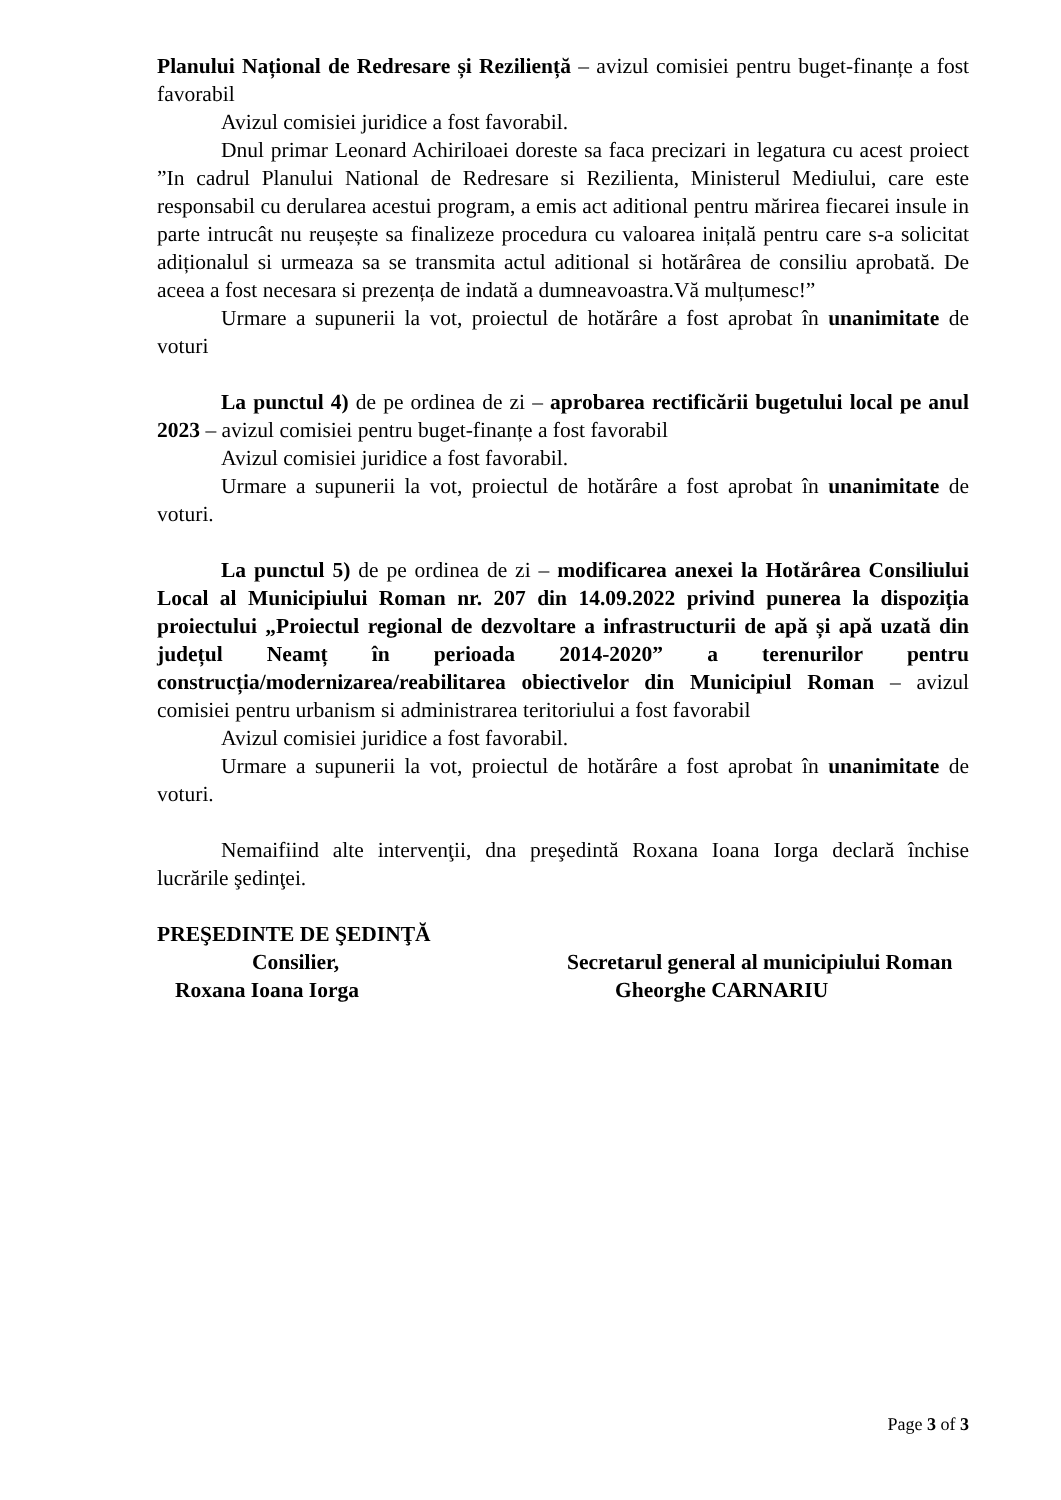Planului Național de Redresare și Reziliență – avizul comisiei pentru buget-finanțe a fost favorabil
Avizul comisiei juridice a fost favorabil.
Dnul primar Leonard Achiriloaei doreste sa faca precizari in legatura cu acest proiect ”In cadrul Planului National de Redresare si Rezilienta, Ministerul Mediului, care este responsabil cu derularea acestui program, a emis act aditional pentru mărirea fiecarei insule in parte intrucât nu reușește sa finalizeze procedura cu valoarea inițală pentru care s-a solicitat adiționalul si urmeaza sa se transmita actul aditional si hotărârea de consiliu aprobată. De aceea a fost necesara si prezența de indată a dumneavoastra.Vă mulțumesc!”
Urmare a supunerii la vot, proiectul de hotărâre a fost aprobat în unanimitate de voturi
La punctul 4) de pe ordinea de zi – aprobarea rectificării bugetului local pe anul 2023 – avizul comisiei pentru buget-finanțe a fost favorabil
Avizul comisiei juridice a fost favorabil.
Urmare a supunerii la vot, proiectul de hotărâre a fost aprobat în unanimitate de voturi.
La punctul 5) de pe ordinea de zi – modificarea anexei la Hotărârea Consiliului Local al Municipiului Roman nr. 207 din 14.09.2022 privind punerea la dispoziția proiectului „Proiectul regional de dezvoltare a infrastructurii de apă și apă uzată din județul Neamț în perioada 2014-2020” a terenurilor pentru construcția/modernizarea/reabilitarea obiectivelor din Municipiul Roman – avizul comisiei pentru urbanism si administrarea teritoriului a fost favorabil
Avizul comisiei juridice a fost favorabil.
Urmare a supunerii la vot, proiectul de hotărâre a fost aprobat în unanimitate de voturi.
Nemaifiind alte intervenţii, dna preşedintă Roxana Ioana Iorga declară închise lucrările şedinţei.
PREŞEDINTE DE ŞEDINŢĂ
Consilier,
Roxana Ioana Iorga
Secretarul general al municipiului Roman
Gheorghe CARNARIU
Page 3 of 3